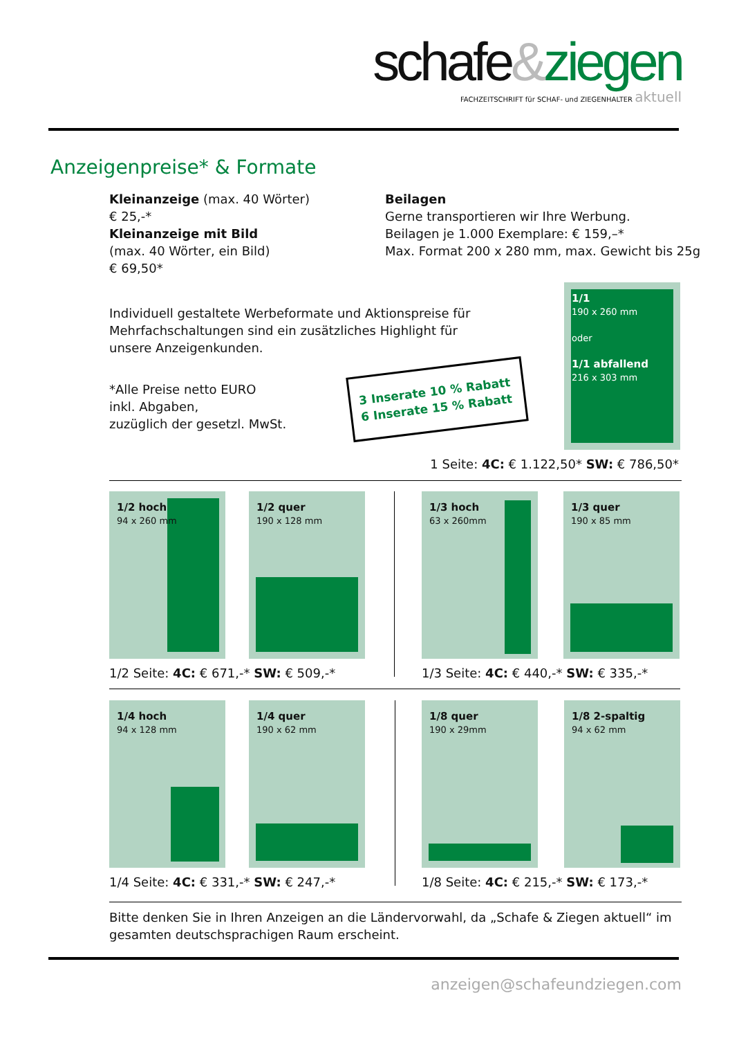schafe&ziegen
FACHZEITSCHRIFT für SCHAF- und ZIEGENHALTER aktuell
Anzeigenpreise* & Formate
Kleinanzeige (max. 40 Wörter)
€ 25,-*
Kleinanzeige mit Bild
(max. 40 Wörter, ein Bild)
€ 69,50*
Beilagen
Gerne transportieren wir Ihre Werbung.
Beilagen je 1.000 Exemplare: € 159,–*
Max. Format 200 x 280 mm, max. Gewicht bis 25g
Individuell gestaltete Werbeformate und Aktionspreise für
Mehrfachschaltungen sind ein zusätzliches Highlight für
unsere Anzeigenkunden.
*Alle Preise netto EURO
inkl. Abgaben,
zuzüglich der gesetzl. MwSt.
3 Inserate 10 % Rabatt
6 Inserate 15 % Rabatt
1/1
190 x 260 mm
oder
1/1 abfallend
216 x 303 mm
1 Seite: 4C: € 1.122,50* SW: € 786,50*
1/2 hoch
94 x 260 mm
1/2 quer
190 x 128 mm
1/3 hoch
63 x 260mm
1/3 quer
190 x 85 mm
1/2 Seite: 4C: € 671,-* SW: € 509,-*
1/3 Seite: 4C: € 440,-* SW: € 335,-*
1/4 hoch
94 x 128 mm
1/4 quer
190 x 62 mm
1/8 quer
190 x 29mm
1/8 2-spaltig
94 x 62 mm
1/4 Seite: 4C: € 331,-* SW: € 247,-*
1/8 Seite: 4C: € 215,-* SW: € 173,-*
Bitte denken Sie in Ihren Anzeigen an die Ländervorwahl, da „Schafe & Ziegen aktuell“ im
gesamten deutschsprachigen Raum erscheint.
anzeigen@schafeundziegen.com